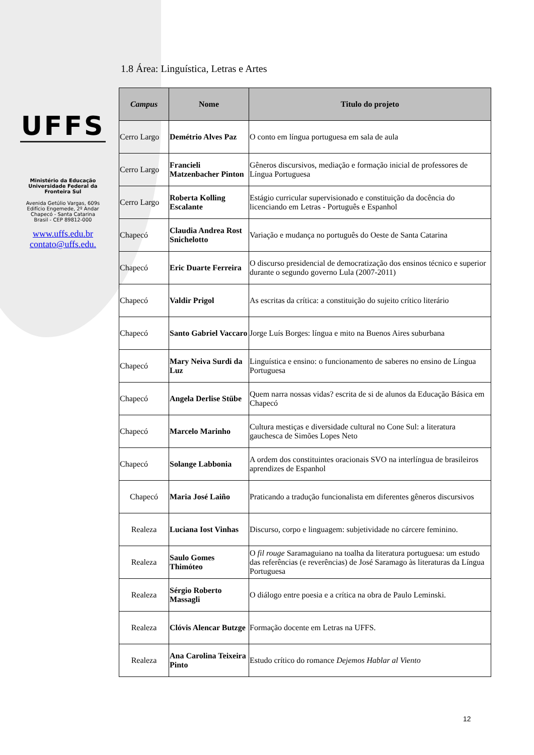UFFS
Ministério da Educação
Universidade Federal da Fronteira Sul
Avenida Getúlio Vargas, 609s
Edifício Engemede, 2º Andar
Chapecó - Santa Catarina
Brasil - CEP 89812-000
www.uffs.edu.br
contato@uffs.edu.
1.8 Área: Linguística, Letras e Artes
| Campus | Nome | Titulo do projeto |
| --- | --- | --- |
| Cerro Largo | Demétrio Alves Paz | O conto em língua portuguesa em sala de aula |
| Cerro Largo | Francieli Matzenbacher Pinton | Gêneros discursivos, mediação e formação inicial de professores de Língua Portuguesa |
| Cerro Largo | Roberta Kolling Escalante | Estágio curricular supervisionado e constituição da docência do licenciando em Letras - Português e Espanhol |
| Chapecó | Claudia Andrea Rost Snichelotto | Variação e mudança no português do Oeste de Santa Catarina |
| Chapecó | Eric Duarte Ferreira | O discurso presidencial de democratização dos ensinos técnico e superior durante o segundo governo Lula (2007-2011) |
| Chapecó | Valdir Prigol | As escritas da crítica: a constituição do sujeito crítico literário |
| Chapecó | Santo Gabriel Vaccaro | Jorge Luís Borges: língua e mito na Buenos Aires suburbana |
| Chapecó | Mary Neiva Surdi da Luz | Linguística e ensino: o funcionamento de saberes no ensino de Língua Portuguesa |
| Chapecó | Angela Derlise Stübe | Quem narra nossas vidas? escrita de si de alunos da Educação Básica em Chapecó |
| Chapecó | Marcelo Marinho | Cultura mestiças e diversidade cultural no Cone Sul: a literatura gauchesca de Simões Lopes Neto |
| Chapecó | Solange Labbonia | A ordem dos constituintes oracionais SVO na interlíngua de brasileiros aprendizes de Espanhol |
| Chapecó | Maria José Laiño | Praticando a tradução funcionalista em diferentes gêneros discursivos |
| Realeza | Luciana Iost Vinhas | Discurso, corpo e linguagem: subjetividade no cárcere feminino. |
| Realeza | Saulo Gomes Thimóteo | O fil rouge Saramaguiano na toalha da literatura portuguesa: um estudo das referências (e reverências) de José Saramago às literaturas da Língua Portuguesa |
| Realeza | Sérgio Roberto Massagli | O diálogo entre poesia e a crítica na obra de Paulo Leminski. |
| Realeza | Clóvis Alencar Butzge | Formação docente em Letras na UFFS. |
| Realeza | Ana Carolina Teixeira Pinto | Estudo crítico do romance Dejemos Hablar al Viento |
12